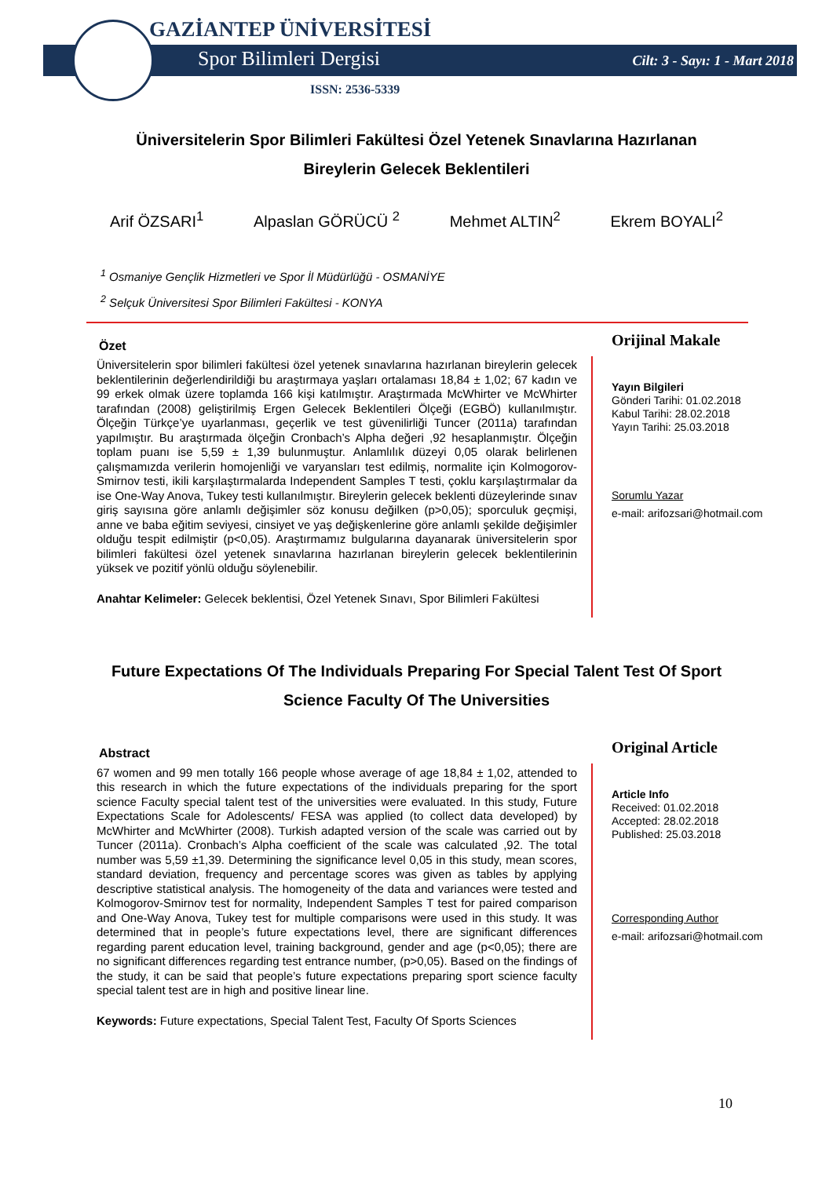GAZİANTEP ÜNİVERSİTESİ
Spor Bilimleri Dergisi Cilt: 3 - Sayı: 1 - Mart 2018
ISSN: 2536-5339
Üniversitelerin Spor Bilimleri Fakültesi Özel Yetenek Sınavlarına Hazırlanan Bireylerin Gelecek Beklentileri
Arif ÖZSARI<sup>1</sup> Alpaslan GÖRÜCÜ <sup>2</sup> Mehmet ALTIN<sup>2</sup> Ekrem BOYALI<sup>2</sup>
<sup>1</sup> Osmaniye Gençlik Hizmetleri ve Spor İl Müdürlüğü - OSMANİYE
<sup>2</sup> Selçuk Üniversitesi Spor Bilimleri Fakültesi - KONYA
Özet
Üniversitelerin spor bilimleri fakültesi özel yetenek sınavlarına hazırlanan bireylerin gelecek beklentilerinin değerlendirildiği bu araştırmaya yaşları ortalaması 18,84 ± 1,02; 67 kadın ve 99 erkek olmak üzere toplamda 166 kişi katılmıştır. Araştırmada McWhirter ve McWhirter tarafından (2008) geliştirilmiş Ergen Gelecek Beklentileri Ölçeği (EGBÖ) kullanılmıştır. Ölçeğin Türkçe’ye uyarlanması, geçerlik ve test güvenilirliği Tuncer (2011a) tarafından yapılmıştır. Bu araştırmada ölçeğin Cronbach’s Alpha değeri ,92 hesaplanmıştır. Ölçeğin toplam puanı ise 5,59 ± 1,39 bulunmuştur. Anlamlılık düzeyi 0,05 olarak belirlenen çalışmamızda verilerin homojenliği ve varyansları test edilmiş, normalite için Kolmogorov-Smirnov testi, ikili karşılaştırmalarda Independent Samples T testi, çoklu karşılaştırmalar da ise One-Way Anova, Tukey testi kullanılmıştır. Bireylerin gelecek beklenti düzeylerinde sınav giriş sayısına göre anlamlı değişimler söz konusu değilken (p>0,05); sporculuk geçmişi, anne ve baba eğitim seviyesi, cinsiyet ve yaş değişkenlerine göre anlamlı şekilde değişimler olduğu tespit edilmiştir (p<0,05). Araştırmamız bulgularına dayanarak üniversitelerin spor bilimleri fakültesi özel yetenek sınavlarına hazırlanan bireylerin gelecek beklentilerinin yüksek ve pozitif yönlü olduğu söylenebilir.
Anahtar Kelimeler: Gelecek beklentisi, Özel Yetenek Sınavı, Spor Bilimleri Fakültesi
Orijinal Makale
Yayın Bilgileri
Gönderi Tarihi: 01.02.2018
Kabul Tarihi: 28.02.2018
Yayın Tarihi: 25.03.2018
Sorumlu Yazar
e-mail: arifozsari@hotmail.com
Future Expectations Of The Individuals Preparing For Special Talent Test Of Sport Science Faculty Of The Universities
Abstract
67 women and 99 men totally 166 people whose average of age 18,84 ± 1,02, attended to this research in which the future expectations of the individuals preparing for the sport science Faculty special talent test of the universities were evaluated. In this study, Future Expectations Scale for Adolescents/ FESA was applied (to collect data developed) by McWhirter and McWhirter (2008). Turkish adapted version of the scale was carried out by Tuncer (2011a). Cronbach’s Alpha coefficient of the scale was calculated ,92. The total number was 5,59 ±1,39. Determining the significance level 0,05 in this study, mean scores, standard deviation, frequency and percentage scores was given as tables by applying descriptive statistical analysis. The homogeneity of the data and variances were tested and Kolmogorov-Smirnov test for normality, Independent Samples T test for paired comparison and One-Way Anova, Tukey test for multiple comparisons were used in this study. It was determined that in people’s future expectations level, there are significant differences regarding parent education level, training background, gender and age (p<0,05); there are no significant differences regarding test entrance number, (p>0,05). Based on the findings of the study, it can be said that people’s future expectations preparing sport science faculty special talent test are in high and positive linear line.
Keywords: Future expectations, Special Talent Test, Faculty Of Sports Sciences
Original Article
Article Info
Received: 01.02.2018
Accepted: 28.02.2018
Published: 25.03.2018
Corresponding Author
e-mail: arifozsari@hotmail.com
10